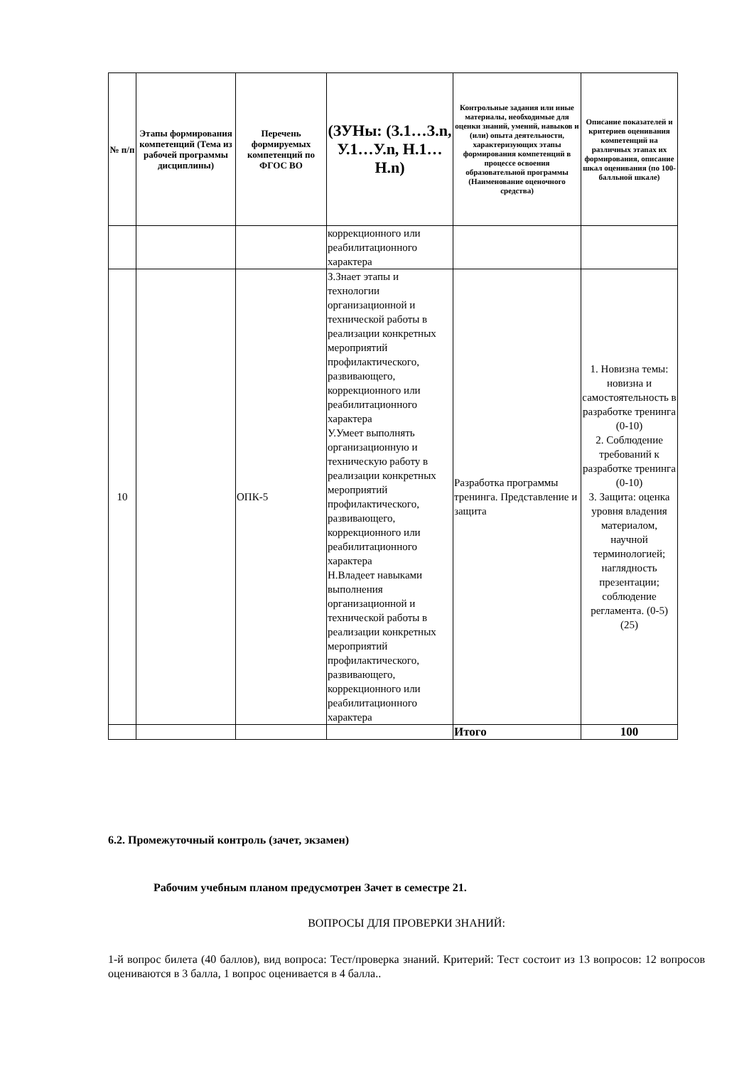| № п/п | Этапы формирования компетенций (Тема из рабочей программы дисциплины) | Перечень формируемых компетенций по ФГОС ВО | (ЗУНы: (З.1…З.n, У.1…У.n, Н.1…Н.n) | Контрольные задания или иные материалы, необходимые для оценки знаний, умений, навыков и (или) опыта деятельности, характеризующих этапы формирования компетенций в процессе освоения образовательной программы (Наименование оценочного средства) | Описание показателей и критериев оценивания компетенций на различных этапах их формирования, описание шкал оценивания (по 100-балльной шкале) |
| --- | --- | --- | --- | --- | --- |
| | | | коррекционного или реабилитационного характера | | |
| 10 | | ОПК-5 | З.Знает этапы и технологии организационной и технической работы в реализации конкретных мероприятий профилактического, развивающего, коррекционного или реабилитационного характера У.Умеет выполнять организационную и техническую работу в реализации конкретных мероприятий профилактического, развивающего, коррекционного или реабилитационного характера Н.Владеет навыками выполнения организационной и технической работы в реализации конкретных мероприятий профилактического, развивающего, коррекционного или реабилитационного характера | Разработка программы тренинга. Представление и защита | 1. Новизна темы: новизна и самостоятельность в разработке тренинга (0-10) 2. Соблюдение требований к разработке тренинга (0-10) 3. Защита: оценка уровня владения материалом, научной терминологией; наглядность презентации; соблюдение регламента. (0-5) (25) |
| | | | | Итого | 100 |
6.2. Промежуточный контроль (зачет, экзамен)
Рабочим учебным планом предусмотрен Зачет в семестре 21.
ВОПРОСЫ ДЛЯ ПРОВЕРКИ ЗНАНИЙ:
1-й вопрос билета (40 баллов), вид вопроса: Тест/проверка знаний. Критерий: Тест состоит из 13 вопросов: 12 вопросов оцениваются в 3 балла, 1 вопрос оценивается в 4 балла..